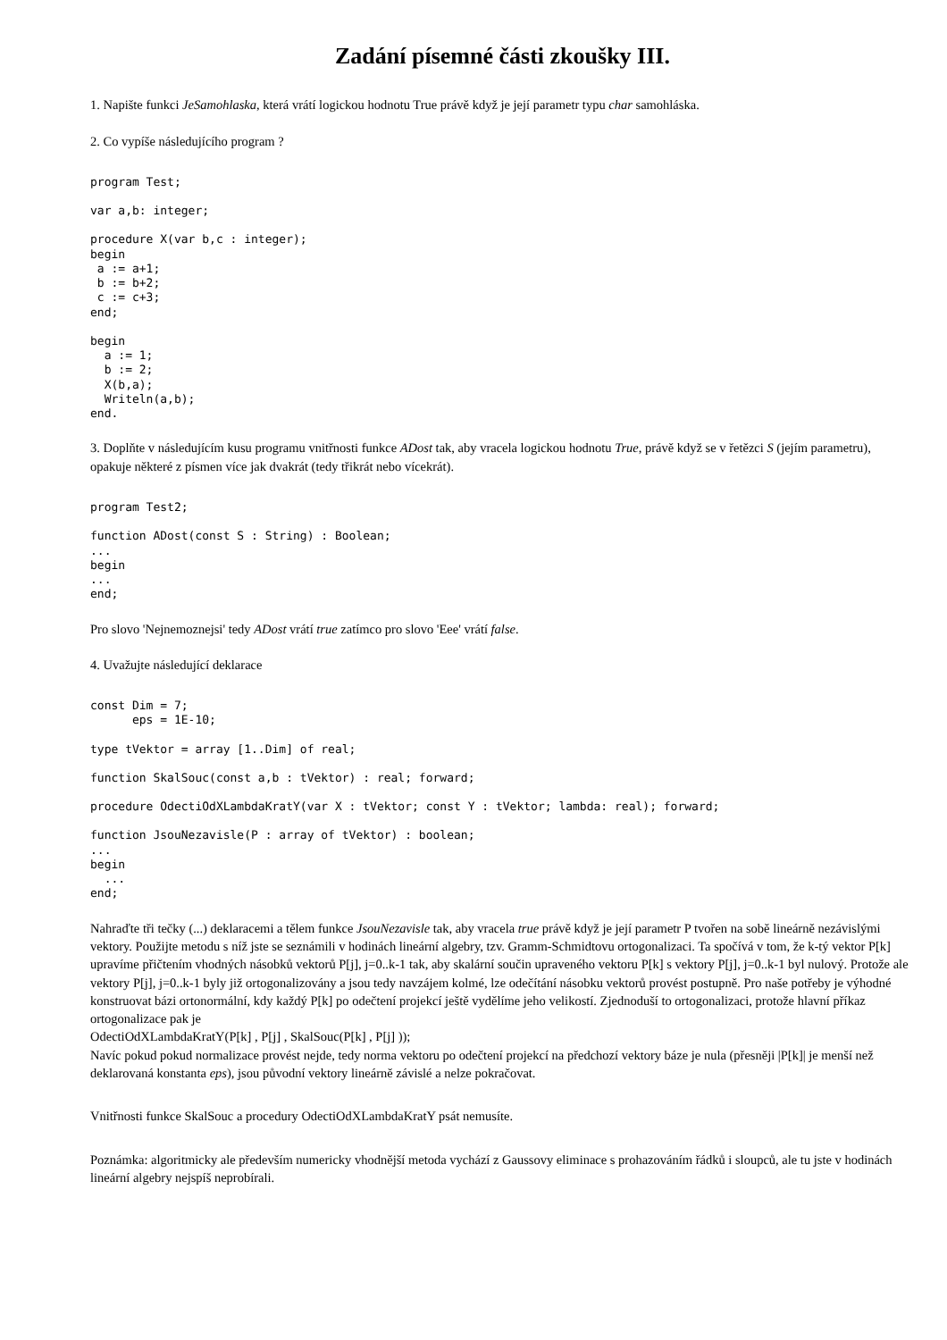Zadání písemné části zkoušky III.
1. Napište funkci JeSamohlaska, která vrátí logickou hodnotu True právě když je její parametr typu char samohláska.
2. Co vypíše následujícího program ?
program Test;
var a,b: integer;
procedure X(var b,c : integer);
begin
 a := a+1;
 b := b+2;
 c := c+3;
end;
begin
  a := 1;
  b := 2;
  X(b,a);
  Writeln(a,b);
end.
3. Doplňte v následujícím kusu programu vnitřnosti funkce ADost tak, aby vracela logickou hodnotu True, právě když se v řetězci S (jejím parametru), opakuje některé z písmen více jak dvakrát (tedy třikrát nebo vícekrát).
program Test2;
function ADost(const S : String) : Boolean;
...
begin
...
end;
Pro slovo 'Nejnemoznejsi' tedy ADost vrátí true zatímco pro slovo 'Eee' vrátí false.
4. Uvažujte následující deklarace
const Dim = 7;
      eps = 1E-10;
type tVektor = array [1..Dim] of real;
function SkalSouc(const a,b : tVektor) : real; forward;
procedure OdectiOdXLambdaKratY(var X : tVektor; const Y : tVektor; lambda: real); forward;
function JsouNezavisle(P : array of tVektor) : boolean;
...
begin
  ...
end;
Nahraďte tři tečky (...) deklaracemi a tělem funkce JsouNezavisle tak, aby vracela true právě když je její parametr P tvořen na sobě lineárně nezávislými vektory. Použijte metodu s níž jste se seznámili v hodinách lineární algebry, tzv. Gramm-Schmidtovu ortogonalizaci. Ta spočívá v tom, že k-tý vektor P[k] upravíme přičtením vhodných násobků vektorů P[j], j=0..k-1 tak, aby skalární součin upraveného vektoru P[k] s vektory P[j], j=0..k-1 byl nulový. Protože ale vektory P[j], j=0..k-1 byly již ortogonalizovány a jsou tedy navzájem kolmé, lze odečítání násobku vektorů provést postupně. Pro naše potřeby je výhodné konstruovat bázi ortonormální, kdy každý P[k] po odečtení projekcí ještě vydělíme jeho velikostí. Zjednoduší to ortogonalizaci, protože hlavní příkaz ortogonalizace pak je
OdectiOdXLambdaKratY(P[k] , P[j] , SkalSouc(P[k] , P[j] ));
Navíc pokud pokud normalizace provést nejde, tedy norma vektoru po odečtení projekcí na předchozí vektory báze je nula (přesněji |P[k]| je menší než deklarovaná konstanta eps), jsou původní vektory lineárně závislé a nelze pokračovat.
Vnitřnosti funkce SkalSouc a procedury OdectiOdXLambdaKratY psát nemusíte.
Poznámka: algoritmicky ale především numericky vhodnější metoda vychází z Gaussovy eliminace s prohazováním řádků i sloupců, ale tu jste v hodinách lineární algebry nejspíš neprobírali.